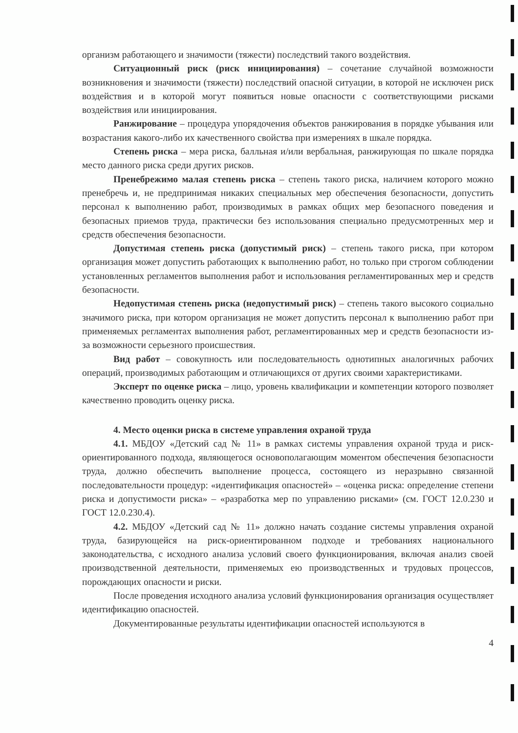организм работающего и значимости (тяжести) последствий такого воздействия.
Ситуационный риск (риск инициирования) – сочетание случайной возможности возникновения и значимости (тяжести) последствий опасной ситуации, в которой не исключен риск воздействия и в которой могут появиться новые опасности с соответствующими рисками воздействия или инициирования.
Ранжирование – процедура упорядочения объектов ранжирования в порядке убывания или возрастания какого-либо их качественного свойства при измерениях в шкале порядка.
Степень риска – мера риска, балльная и/или вербальная, ранжирующая по шкале порядка место данного риска среди других рисков.
Пренебрежимо малая степень риска – степень такого риска, наличием которого можно пренебречь и, не предпринимая никаких специальных мер обеспечения безопасности, допустить персонал к выполнению работ, производимых в рамках общих мер безопасного поведения и безопасных приемов труда, практически без использования специально предусмотренных мер и средств обеспечения безопасности.
Допустимая степень риска (допустимый риск) – степень такого риска, при котором организация может допустить работающих к выполнению работ, но только при строгом соблюдении установленных регламентов выполнения работ и использования регламентированных мер и средств безопасности.
Недопустимая степень риска (недопустимый риск) – степень такого высокого социально значимого риска, при котором организация не может допустить персонал к выполнению работ при применяемых регламентах выполнения работ, регламентированных мер и средств безопасности из-за возможности серьезного происшествия.
Вид работ – совокупность или последовательность однотипных аналогичных рабочих операций, производимых работающим и отличающихся от других своими характеристиками.
Эксперт по оценке риска – лицо, уровень квалификации и компетенции которого позволяет качественно проводить оценку риска.
4. Место оценки риска в системе управления охраной труда
4.1. МБДОУ «Детский сад № 11» в рамках системы управления охраной труда и риск-ориентированного подхода, являющегося основополагающим моментом обеспечения безопасности труда, должно обеспечить выполнение процесса, состоящего из неразрывно связанной последовательности процедур: «идентификация опасностей» – «оценка риска: определение степени риска и допустимости риска» – «разработка мер по управлению рисками» (см. ГОСТ 12.0.230 и ГОСТ 12.0.230.4).
4.2. МБДОУ «Детский сад № 11» должно начать создание системы управления охраной труда, базирующейся на риск-ориентированном подходе и требованиях национального законодательства, с исходного анализа условий своего функционирования, включая анализ своей производственной деятельности, применяемых ею производственных и трудовых процессов, порождающих опасности и риски.
После проведения исходного анализа условий функционирования организация осуществляет идентификацию опасностей.
Документированные результаты идентификации опасностей используются в
4